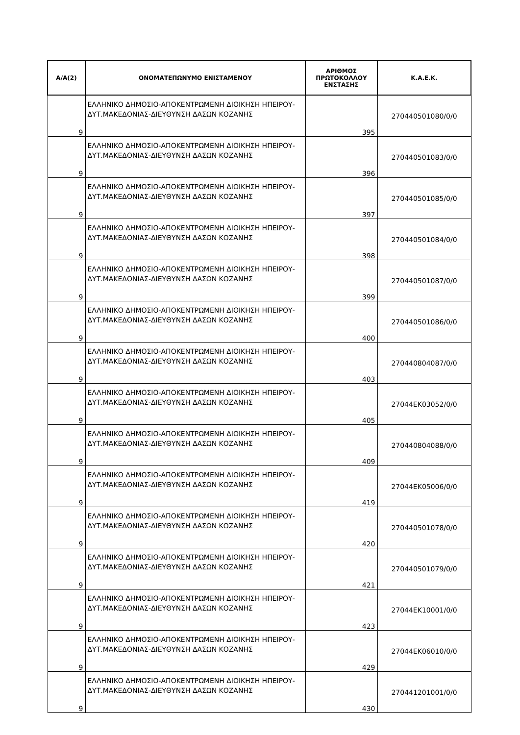| Α/Α(2) | ΟΝΟΜΑΤΕΠΩΝΥΜΟ ΕΝΙΣΤΑΜΕΝΟΥ | ΑΡΙΘΜΟΣ ΠΡΩΤΟΚΟΛΛΟΥ ΕΝΣΤΑΣΗΣ | Κ.Α.Ε.Κ. |
| --- | --- | --- | --- |
| 9 | ΕΛΛΗΝΙΚΟ ΔΗΜΟΣΙΟ-ΑΠΟΚΕΝΤΡΩΜΕΝΗ ΔΙΟΙΚΗΣΗ ΗΠΕΙΡΟΥ-ΔΥΤ.ΜΑΚΕΔΟΝΙΑΣ-ΔΙΕΥΘΥΝΣΗ ΔΑΣΩΝ ΚΟΖΑΝΗΣ | 395 | 270440501080/0/0 |
| 9 | ΕΛΛΗΝΙΚΟ ΔΗΜΟΣΙΟ-ΑΠΟΚΕΝΤΡΩΜΕΝΗ ΔΙΟΙΚΗΣΗ ΗΠΕΙΡΟΥ-ΔΥΤ.ΜΑΚΕΔΟΝΙΑΣ-ΔΙΕΥΘΥΝΣΗ ΔΑΣΩΝ ΚΟΖΑΝΗΣ | 396 | 270440501083/0/0 |
| 9 | ΕΛΛΗΝΙΚΟ ΔΗΜΟΣΙΟ-ΑΠΟΚΕΝΤΡΩΜΕΝΗ ΔΙΟΙΚΗΣΗ ΗΠΕΙΡΟΥ-ΔΥΤ.ΜΑΚΕΔΟΝΙΑΣ-ΔΙΕΥΘΥΝΣΗ ΔΑΣΩΝ ΚΟΖΑΝΗΣ | 397 | 270440501085/0/0 |
| 9 | ΕΛΛΗΝΙΚΟ ΔΗΜΟΣΙΟ-ΑΠΟΚΕΝΤΡΩΜΕΝΗ ΔΙΟΙΚΗΣΗ ΗΠΕΙΡΟΥ-ΔΥΤ.ΜΑΚΕΔΟΝΙΑΣ-ΔΙΕΥΘΥΝΣΗ ΔΑΣΩΝ ΚΟΖΑΝΗΣ | 398 | 270440501084/0/0 |
| 9 | ΕΛΛΗΝΙΚΟ ΔΗΜΟΣΙΟ-ΑΠΟΚΕΝΤΡΩΜΕΝΗ ΔΙΟΙΚΗΣΗ ΗΠΕΙΡΟΥ-ΔΥΤ.ΜΑΚΕΔΟΝΙΑΣ-ΔΙΕΥΘΥΝΣΗ ΔΑΣΩΝ ΚΟΖΑΝΗΣ | 399 | 270440501087/0/0 |
| 9 | ΕΛΛΗΝΙΚΟ ΔΗΜΟΣΙΟ-ΑΠΟΚΕΝΤΡΩΜΕΝΗ ΔΙΟΙΚΗΣΗ ΗΠΕΙΡΟΥ-ΔΥΤ.ΜΑΚΕΔΟΝΙΑΣ-ΔΙΕΥΘΥΝΣΗ ΔΑΣΩΝ ΚΟΖΑΝΗΣ | 400 | 270440501086/0/0 |
| 9 | ΕΛΛΗΝΙΚΟ ΔΗΜΟΣΙΟ-ΑΠΟΚΕΝΤΡΩΜΕΝΗ ΔΙΟΙΚΗΣΗ ΗΠΕΙΡΟΥ-ΔΥΤ.ΜΑΚΕΔΟΝΙΑΣ-ΔΙΕΥΘΥΝΣΗ ΔΑΣΩΝ ΚΟΖΑΝΗΣ | 403 | 270440804087/0/0 |
| 9 | ΕΛΛΗΝΙΚΟ ΔΗΜΟΣΙΟ-ΑΠΟΚΕΝΤΡΩΜΕΝΗ ΔΙΟΙΚΗΣΗ ΗΠΕΙΡΟΥ-ΔΥΤ.ΜΑΚΕΔΟΝΙΑΣ-ΔΙΕΥΘΥΝΣΗ ΔΑΣΩΝ ΚΟΖΑΝΗΣ | 405 | 27044ΕΚ03052/0/0 |
| 9 | ΕΛΛΗΝΙΚΟ ΔΗΜΟΣΙΟ-ΑΠΟΚΕΝΤΡΩΜΕΝΗ ΔΙΟΙΚΗΣΗ ΗΠΕΙΡΟΥ-ΔΥΤ.ΜΑΚΕΔΟΝΙΑΣ-ΔΙΕΥΘΥΝΣΗ ΔΑΣΩΝ ΚΟΖΑΝΗΣ | 409 | 270440804088/0/0 |
| 9 | ΕΛΛΗΝΙΚΟ ΔΗΜΟΣΙΟ-ΑΠΟΚΕΝΤΡΩΜΕΝΗ ΔΙΟΙΚΗΣΗ ΗΠΕΙΡΟΥ-ΔΥΤ.ΜΑΚΕΔΟΝΙΑΣ-ΔΙΕΥΘΥΝΣΗ ΔΑΣΩΝ ΚΟΖΑΝΗΣ | 419 | 27044ΕΚ05006/0/0 |
| 9 | ΕΛΛΗΝΙΚΟ ΔΗΜΟΣΙΟ-ΑΠΟΚΕΝΤΡΩΜΕΝΗ ΔΙΟΙΚΗΣΗ ΗΠΕΙΡΟΥ-ΔΥΤ.ΜΑΚΕΔΟΝΙΑΣ-ΔΙΕΥΘΥΝΣΗ ΔΑΣΩΝ ΚΟΖΑΝΗΣ | 420 | 270440501078/0/0 |
| 9 | ΕΛΛΗΝΙΚΟ ΔΗΜΟΣΙΟ-ΑΠΟΚΕΝΤΡΩΜΕΝΗ ΔΙΟΙΚΗΣΗ ΗΠΕΙΡΟΥ-ΔΥΤ.ΜΑΚΕΔΟΝΙΑΣ-ΔΙΕΥΘΥΝΣΗ ΔΑΣΩΝ ΚΟΖΑΝΗΣ | 421 | 270440501079/0/0 |
| 9 | ΕΛΛΗΝΙΚΟ ΔΗΜΟΣΙΟ-ΑΠΟΚΕΝΤΡΩΜΕΝΗ ΔΙΟΙΚΗΣΗ ΗΠΕΙΡΟΥ-ΔΥΤ.ΜΑΚΕΔΟΝΙΑΣ-ΔΙΕΥΘΥΝΣΗ ΔΑΣΩΝ ΚΟΖΑΝΗΣ | 423 | 27044ΕΚ10001/0/0 |
| 9 | ΕΛΛΗΝΙΚΟ ΔΗΜΟΣΙΟ-ΑΠΟΚΕΝΤΡΩΜΕΝΗ ΔΙΟΙΚΗΣΗ ΗΠΕΙΡΟΥ-ΔΥΤ.ΜΑΚΕΔΟΝΙΑΣ-ΔΙΕΥΘΥΝΣΗ ΔΑΣΩΝ ΚΟΖΑΝΗΣ | 429 | 27044ΕΚ06010/0/0 |
| 9 | ΕΛΛΗΝΙΚΟ ΔΗΜΟΣΙΟ-ΑΠΟΚΕΝΤΡΩΜΕΝΗ ΔΙΟΙΚΗΣΗ ΗΠΕΙΡΟΥ-ΔΥΤ.ΜΑΚΕΔΟΝΙΑΣ-ΔΙΕΥΘΥΝΣΗ ΔΑΣΩΝ ΚΟΖΑΝΗΣ | 430 | 270441201001/0/0 |